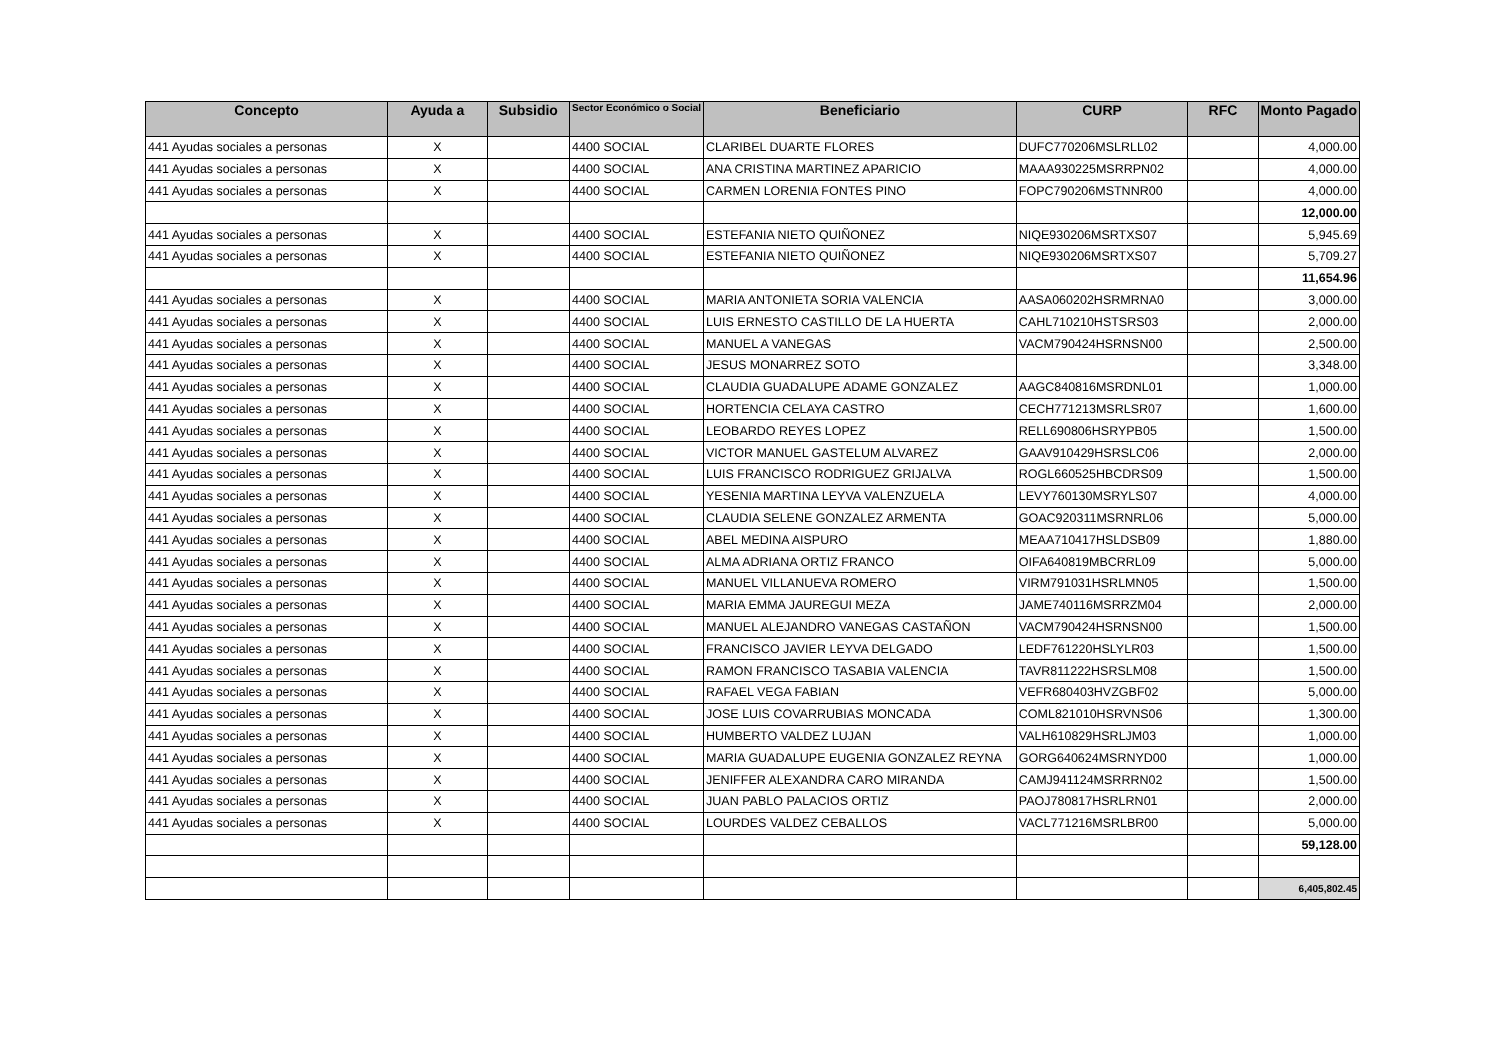| Concepto | Ayuda a | Subsidio | Sector Económico o Social | Beneficiario | CURP | RFC | Monto Pagado |
| --- | --- | --- | --- | --- | --- | --- | --- |
| 441 Ayudas sociales a personas | X | | 4400 SOCIAL | CLARIBEL DUARTE FLORES | DUFC770206MSLRLL02 | | 4,000.00 |
| 441 Ayudas sociales a personas | X | | 4400 SOCIAL | ANA CRISTINA MARTINEZ APARICIO | MAAA930225MSRRPN02 | | 4,000.00 |
| 441 Ayudas sociales a personas | X | | 4400 SOCIAL | CARMEN LORENIA FONTES PINO | FOPC790206MSTNNR00 | | 4,000.00 |
| | | | | | | | 12,000.00 |
| 441 Ayudas sociales a personas | X | | 4400 SOCIAL | ESTEFANIA NIETO QUIÑONEZ | NIQE930206MSRTXS07 | | 5,945.69 |
| 441 Ayudas sociales a personas | X | | 4400 SOCIAL | ESTEFANIA NIETO QUIÑONEZ | NIQE930206MSRTXS07 | | 5,709.27 |
| | | | | | | | 11,654.96 |
| 441 Ayudas sociales a personas | X | | 4400 SOCIAL | MARIA ANTONIETA SORIA VALENCIA | AASA060202HSRMRNA0 | | 3,000.00 |
| 441 Ayudas sociales a personas | X | | 4400 SOCIAL | LUIS ERNESTO CASTILLO DE LA HUERTA | CAHL710210HSTSRS03 | | 2,000.00 |
| 441 Ayudas sociales a personas | X | | 4400 SOCIAL | MANUEL A VANEGAS | VACM790424HSRNSN00 | | 2,500.00 |
| 441 Ayudas sociales a personas | X | | 4400 SOCIAL | JESUS MONARREZ SOTO | | | 3,348.00 |
| 441 Ayudas sociales a personas | X | | 4400 SOCIAL | CLAUDIA GUADALUPE ADAME GONZALEZ | AAGC840816MSRDNL01 | | 1,000.00 |
| 441 Ayudas sociales a personas | X | | 4400 SOCIAL | HORTENCIA CELAYA CASTRO | CECH771213MSRLSR07 | | 1,600.00 |
| 441 Ayudas sociales a personas | X | | 4400 SOCIAL | LEOBARDO REYES LOPEZ | RELL690806HSRYPB05 | | 1,500.00 |
| 441 Ayudas sociales a personas | X | | 4400 SOCIAL | VICTOR MANUEL GASTELUM ALVAREZ | GAAV910429HSRSLC06 | | 2,000.00 |
| 441 Ayudas sociales a personas | X | | 4400 SOCIAL | LUIS FRANCISCO RODRIGUEZ GRIJALVA | ROGL660525HBCDRS09 | | 1,500.00 |
| 441 Ayudas sociales a personas | X | | 4400 SOCIAL | YESENIA MARTINA LEYVA VALENZUELA | LEVY760130MSRYLS07 | | 4,000.00 |
| 441 Ayudas sociales a personas | X | | 4400 SOCIAL | CLAUDIA SELENE GONZALEZ ARMENTA | GOAC920311MSRNRL06 | | 5,000.00 |
| 441 Ayudas sociales a personas | X | | 4400 SOCIAL | ABEL MEDINA AISPURO | MEAA710417HSLDSB09 | | 1,880.00 |
| 441 Ayudas sociales a personas | X | | 4400 SOCIAL | ALMA ADRIANA ORTIZ FRANCO | OIFA640819MBCRRL09 | | 5,000.00 |
| 441 Ayudas sociales a personas | X | | 4400 SOCIAL | MANUEL VILLANUEVA ROMERO | VIRM791031HSRLMN05 | | 1,500.00 |
| 441 Ayudas sociales a personas | X | | 4400 SOCIAL | MARIA EMMA JAUREGUI MEZA | JAME740116MSRRZM04 | | 2,000.00 |
| 441 Ayudas sociales a personas | X | | 4400 SOCIAL | MANUEL ALEJANDRO VANEGAS CASTAÑON | VACM790424HSRNSN00 | | 1,500.00 |
| 441 Ayudas sociales a personas | X | | 4400 SOCIAL | FRANCISCO JAVIER LEYVA DELGADO | LEDF761220HSLYLR03 | | 1,500.00 |
| 441 Ayudas sociales a personas | X | | 4400 SOCIAL | RAMON FRANCISCO TASABIA VALENCIA | TAVR811222HSRSLM08 | | 1,500.00 |
| 441 Ayudas sociales a personas | X | | 4400 SOCIAL | RAFAEL VEGA FABIAN | VEFR680403HVZGBF02 | | 5,000.00 |
| 441 Ayudas sociales a personas | X | | 4400 SOCIAL | JOSE LUIS COVARRUBIAS MONCADA | COML821010HSRVNS06 | | 1,300.00 |
| 441 Ayudas sociales a personas | X | | 4400 SOCIAL | HUMBERTO VALDEZ LUJAN | VALH610829HSRLJM03 | | 1,000.00 |
| 441 Ayudas sociales a personas | X | | 4400 SOCIAL | MARIA GUADALUPE EUGENIA GONZALEZ REYNA | GORG640624MSRNYD00 | | 1,000.00 |
| 441 Ayudas sociales a personas | X | | 4400 SOCIAL | JENIFFER ALEXANDRA CARO MIRANDA | CAMJ941124MSRRRN02 | | 1,500.00 |
| 441 Ayudas sociales a personas | X | | 4400 SOCIAL | JUAN PABLO PALACIOS ORTIZ | PAOJ780817HSRLRN01 | | 2,000.00 |
| 441 Ayudas sociales a personas | X | | 4400 SOCIAL | LOURDES VALDEZ CEBALLOS | VACL771216MSRLBR00 | | 5,000.00 |
| | | | | | | | 59,128.00 |
| | | | | | | | 6,405,802.45 |